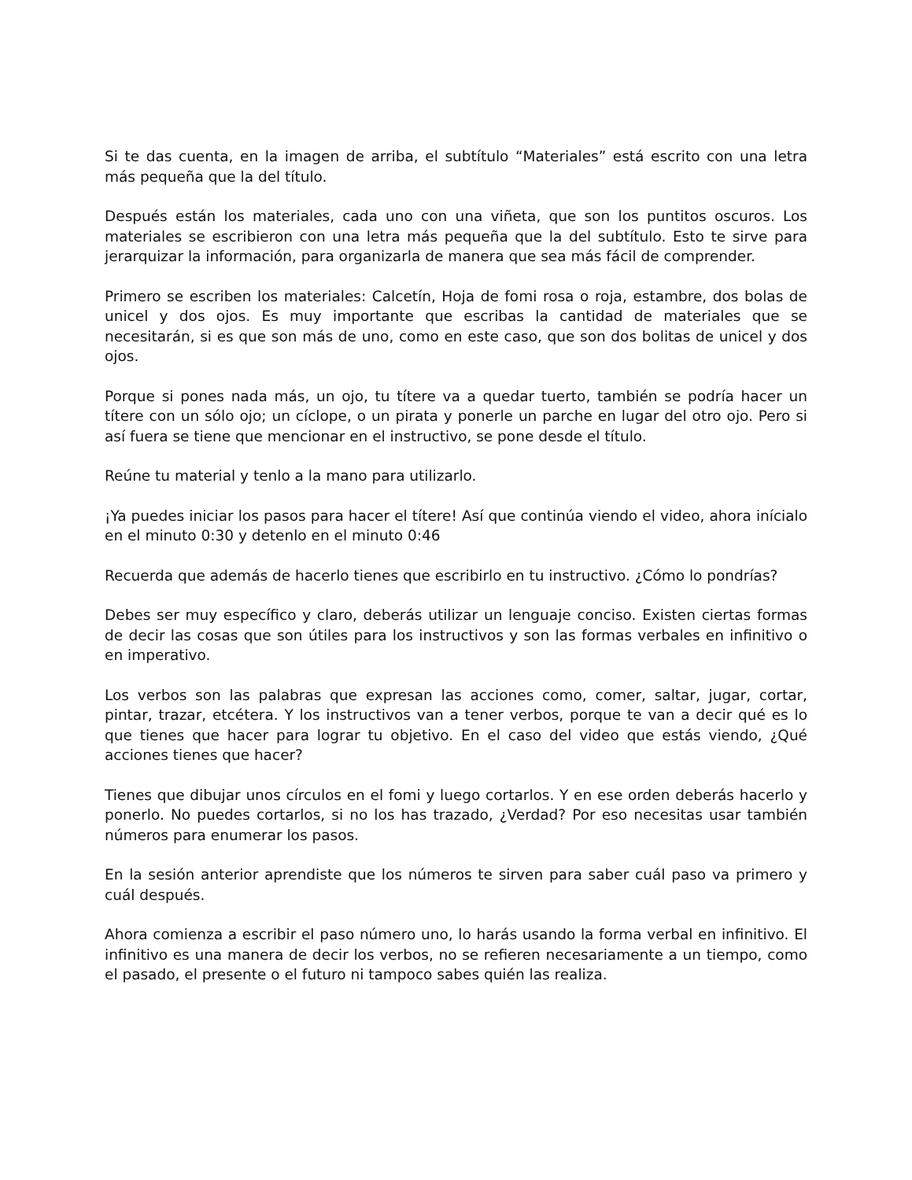Si te das cuenta, en la imagen de arriba, el subtítulo “Materiales” está escrito con una letra más pequeña que la del título.
Después están los materiales, cada uno con una viñeta, que son los puntitos oscuros. Los materiales se escribieron con una letra más pequeña que la del subtítulo. Esto te sirve para jerarquizar la información, para organizarla de manera que sea más fácil de comprender.
Primero se escriben los materiales: Calcetín, Hoja de fomi rosa o roja, estambre, dos bolas de unicel y dos ojos. Es muy importante que escribas la cantidad de materiales que se necesitarán, si es que son más de uno, como en este caso, que son dos bolitas de unicel y dos ojos.
Porque si pones nada más, un ojo, tu títere va a quedar tuerto, también se podría hacer un títere con un sólo ojo; un cíclope, o un pirata y ponerle un parche en lugar del otro ojo. Pero si así fuera se tiene que mencionar en el instructivo, se pone desde el título.
Reúne tu material y tenlo a la mano para utilizarlo.
¡Ya puedes iniciar los pasos para hacer el títere! Así que continúa viendo el video, ahora inícialo en el minuto 0:30 y detenlo en el minuto 0:46
Recuerda que además de hacerlo tienes que escribirlo en tu instructivo. ¿Cómo lo pondrías?
Debes ser muy específico y claro, deberás utilizar un lenguaje conciso. Existen ciertas formas de decir las cosas que son útiles para los instructivos y son las formas verbales en infinitivo o en imperativo.
Los verbos son las palabras que expresan las acciones como, comer, saltar, jugar, cortar, pintar, trazar, etcétera. Y los instructivos van a tener verbos, porque te van a decir qué es lo que tienes que hacer para lograr tu objetivo. En el caso del video que estás viendo, ¿Qué acciones tienes que hacer?
Tienes que dibujar unos círculos en el fomi y luego cortarlos. Y en ese orden deberás hacerlo y ponerlo. No puedes cortarlos, si no los has trazado, ¿Verdad? Por eso necesitas usar también números para enumerar los pasos.
En la sesión anterior aprendiste que los números te sirven para saber cuál paso va primero y cuál después.
Ahora comienza a escribir el paso número uno, lo harás usando la forma verbal en infinitivo. El infinitivo es una manera de decir los verbos, no se refieren necesariamente a un tiempo, como el pasado, el presente o el futuro ni tampoco sabes quién las realiza.